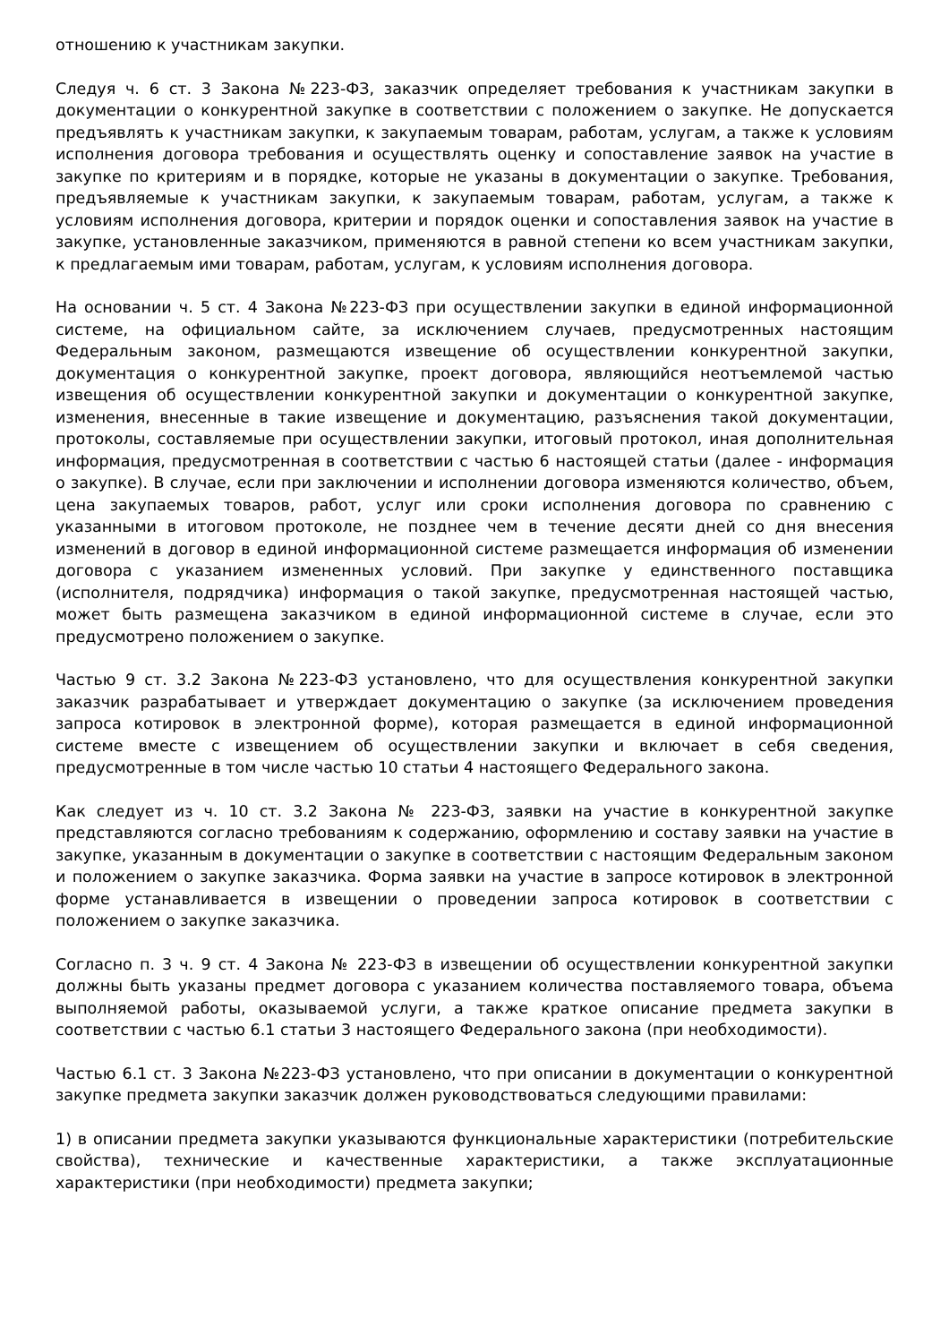отношению к участникам закупки.
Следуя ч. 6 ст. 3 Закона №223-ФЗ, заказчик определяет требования к участникам закупки в документации о конкурентной закупке в соответствии с положением о закупке. Не допускается предъявлять к участникам закупки, к закупаемым товарам, работам, услугам, а также к условиям исполнения договора требования и осуществлять оценку и сопоставление заявок на участие в закупке по критериям и в порядке, которые не указаны в документации о закупке. Требования, предъявляемые к участникам закупки, к закупаемым товарам, работам, услугам, а также к условиям исполнения договора, критерии и порядок оценки и сопоставления заявок на участие в закупке, установленные заказчиком, применяются в равной степени ко всем участникам закупки, к предлагаемым ими товарам, работам, услугам, к условиям исполнения договора.
На основании ч. 5 ст. 4 Закона №223-ФЗ при осуществлении закупки в единой информационной системе, на официальном сайте, за исключением случаев, предусмотренных настоящим Федеральным законом, размещаются извещение об осуществлении конкурентной закупки, документация о конкурентной закупке, проект договора, являющийся неотъемлемой частью извещения об осуществлении конкурентной закупки и документации о конкурентной закупке, изменения, внесенные в такие извещение и документацию, разъяснения такой документации, протоколы, составляемые при осуществлении закупки, итоговый протокол, иная дополнительная информация, предусмотренная в соответствии с частью 6 настоящей статьи (далее - информация о закупке). В случае, если при заключении и исполнении договора изменяются количество, объем, цена закупаемых товаров, работ, услуг или сроки исполнения договора по сравнению с указанными в итоговом протоколе, не позднее чем в течение десяти дней со дня внесения изменений в договор в единой информационной системе размещается информация об изменении договора с указанием измененных условий. При закупке у единственного поставщика (исполнителя, подрядчика) информация о такой закупке, предусмотренная настоящей частью, может быть размещена заказчиком в единой информационной системе в случае, если это предусмотрено положением о закупке.
Частью 9 ст. 3.2 Закона №223-ФЗ установлено, что для осуществления конкурентной закупки заказчик разрабатывает и утверждает документацию о закупке (за исключением проведения запроса котировок в электронной форме), которая размещается в единой информационной системе вместе с извещением об осуществлении закупки и включает в себя сведения, предусмотренные в том числе частью 10 статьи 4 настоящего Федерального закона.
Как следует из ч. 10 ст. 3.2 Закона № 223-ФЗ, заявки на участие в конкурентной закупке представляются согласно требованиям к содержанию, оформлению и составу заявки на участие в закупке, указанным в документации о закупке в соответствии с настоящим Федеральным законом и положением о закупке заказчика. Форма заявки на участие в запросе котировок в электронной форме устанавливается в извещении о проведении запроса котировок в соответствии с положением о закупке заказчика.
Согласно п. 3 ч. 9 ст. 4 Закона № 223-ФЗ в извещении об осуществлении конкурентной закупки должны быть указаны предмет договора с указанием количества поставляемого товара, объема выполняемой работы, оказываемой услуги, а также краткое описание предмета закупки в соответствии с частью 6.1 статьи 3 настоящего Федерального закона (при необходимости).
Частью 6.1 ст. 3 Закона №223-ФЗ установлено, что при описании в документации о конкурентной закупке предмета закупки заказчик должен руководствоваться следующими правилами:
1) в описании предмета закупки указываются функциональные характеристики (потребительские свойства), технические и качественные характеристики, а также эксплуатационные характеристики (при необходимости) предмета закупки;